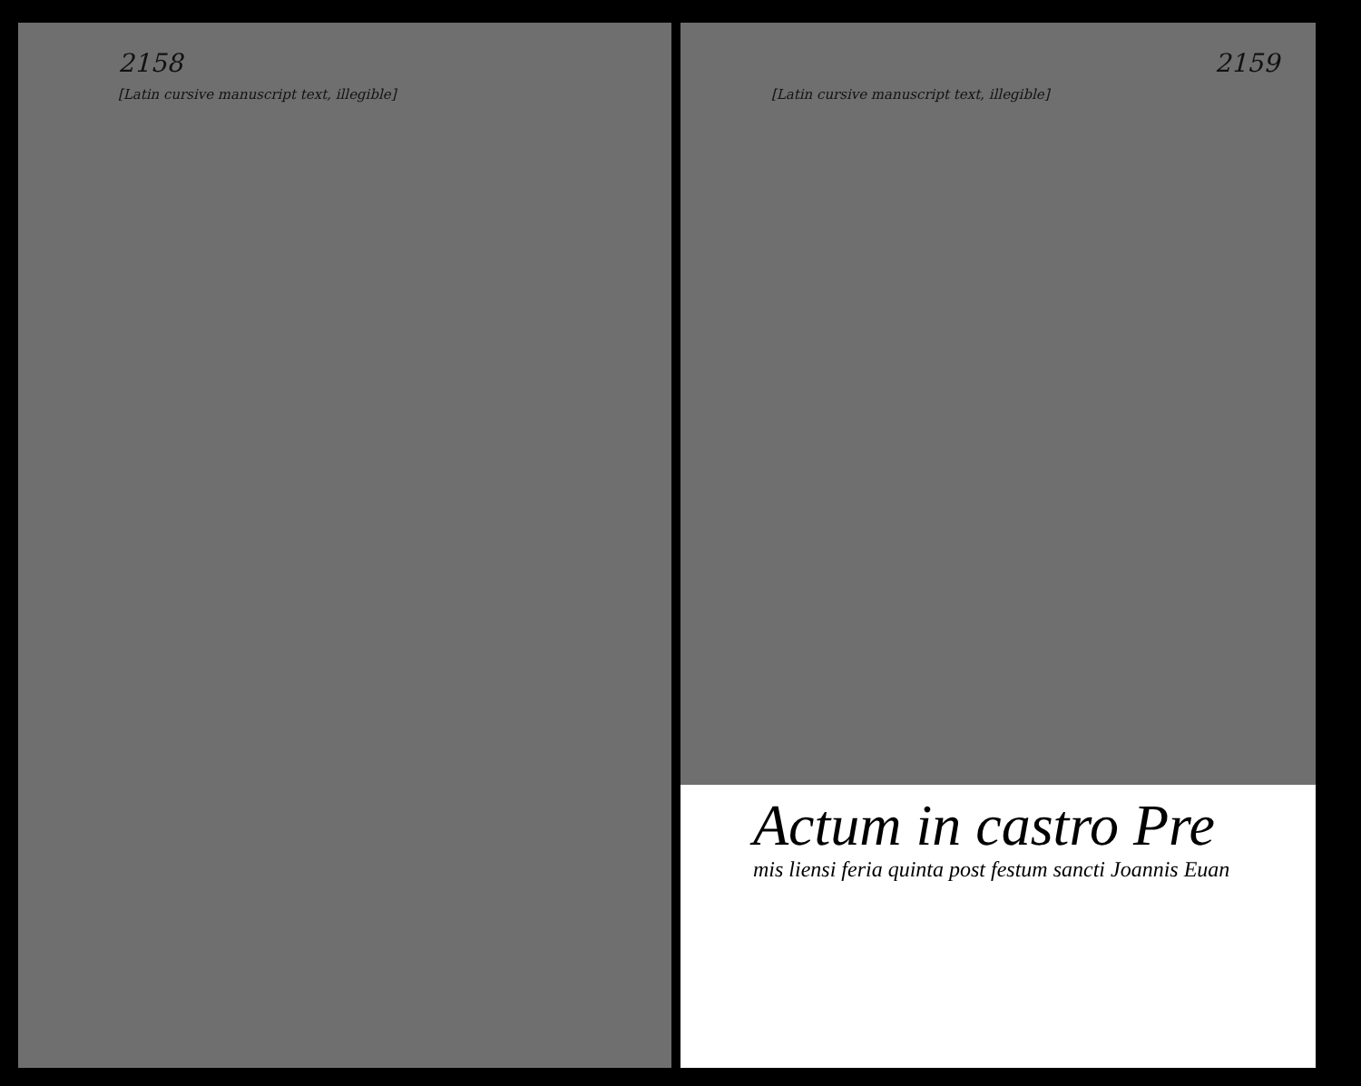2158
[Latin cursive manuscript text, illegible]
2159
[Latin cursive manuscript text, illegible]
Actum in castro Pre
mis liensi feria quinta post festum sancti Joannis Euan